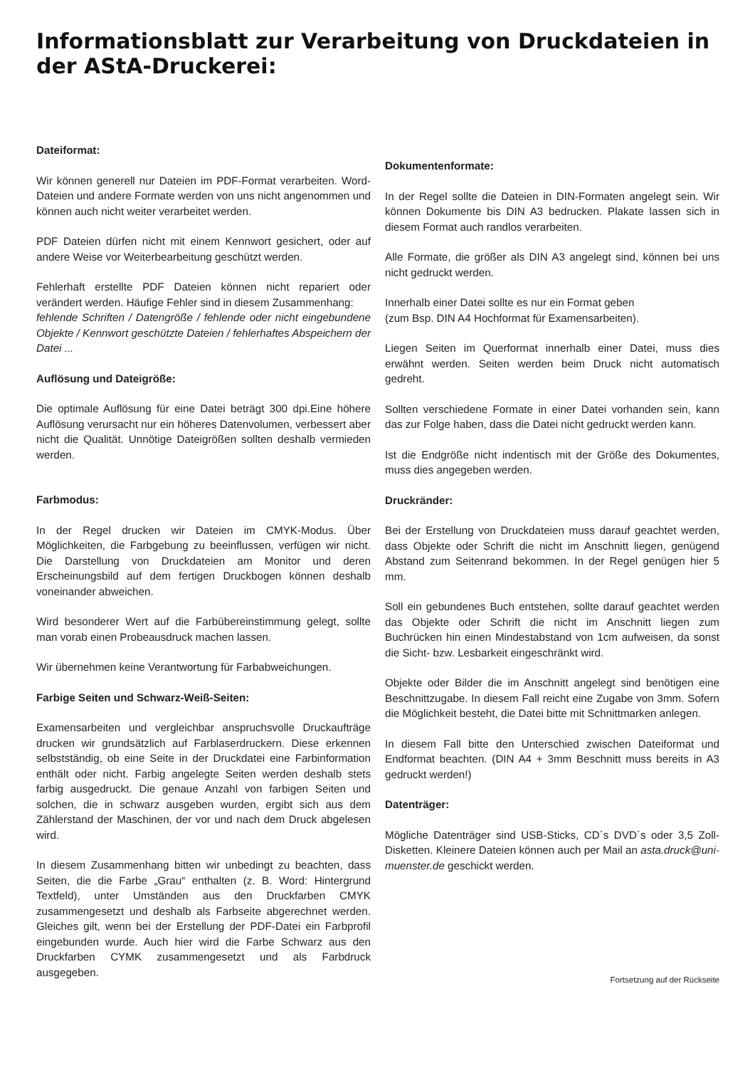Informationsblatt zur Verarbeitung von Druckdateien in der AStA-Druckerei:
Dateiformat:
Wir können generell nur Dateien im PDF-Format verarbeiten. Word-Dateien und andere Formate werden von uns nicht angenommen und können auch nicht weiter verarbeitet werden.
PDF Dateien dürfen nicht mit einem Kennwort gesichert, oder auf andere Weise vor Weiterbearbeitung geschützt werden.
Fehlerhaft erstellte PDF Dateien können nicht repariert oder verändert werden. Häufige Fehler sind in diesem Zusammenhang:
fehlende Schriften / Datengröße / fehlende oder nicht eingebundene Objekte / Kennwort geschützte Dateien / fehlerhaftes Abspeichern der Datei ...
Auflösung und Dateigröße:
Die optimale Auflösung für eine Datei beträgt 300 dpi.Eine höhere Auflösung verursacht nur ein höheres Datenvolumen, verbessert aber nicht die Qualität. Unnötige Dateigrößen sollten deshalb vermieden werden.
Farbmodus:
In der Regel drucken wir Dateien im CMYK-Modus. Über Möglichkeiten, die Farbgebung zu beeinflussen, verfügen wir nicht. Die Darstellung von Druckdateien am Monitor und deren Erscheinungsbild auf dem fertigen Druckbogen können deshalb voneinander abweichen.
Wird besonderer Wert auf die Farbübereinstimmung gelegt, sollte man vorab einen Probeausdruck machen lassen.
Wir übernehmen keine Verantwortung für Farbabweichungen.
Farbige Seiten und Schwarz-Weiß-Seiten:
Examensarbeiten und vergleichbar anspruchsvolle Druckaufträge drucken wir grundsätzlich auf Farblaserdruckern. Diese erkennen selbstständig, ob eine Seite in der Druckdatei eine Farbinformation enthält oder nicht. Farbig angelegte Seiten werden deshalb stets farbig ausgedruckt. Die genaue Anzahl von farbigen Seiten und solchen, die in schwarz ausgeben wurden, ergibt sich aus dem Zählerstand der Maschinen, der vor und nach dem Druck abgelesen wird.
In diesem Zusammenhang bitten wir unbedingt zu beachten, dass Seiten, die die Farbe „Grau“ enthalten (z. B. Word: Hintergrund Textfeld), unter Umständen aus den Druckfarben CMYK zusammengesetzt und deshalb als Farbseite abgerechnet werden. Gleiches gilt, wenn bei der Erstellung der PDF-Datei ein Farbprofil eingebunden wurde. Auch hier wird die Farbe Schwarz aus den Druckfarben CYMK zusammengesetzt und als Farbdruck ausgegeben.
Dokumentenformate:
In der Regel sollte die Dateien in DIN-Formaten angelegt sein. Wir können Dokumente bis DIN A3 bedrucken. Plakate lassen sich in diesem Format auch randlos verarbeiten.
Alle Formate, die größer als DIN A3 angelegt sind, können bei uns nicht gedruckt werden.
Innerhalb einer Datei sollte es nur ein Format geben
(zum Bsp. DIN A4 Hochformat für Examensarbeiten).
Liegen Seiten im Querformat innerhalb einer Datei, muss dies erwähnt werden. Seiten werden beim Druck nicht automatisch gedreht.
Sollten verschiedene Formate in einer Datei vorhanden sein, kann das zur Folge haben, dass die Datei nicht gedruckt werden kann.
Ist die Endgröße nicht indentisch mit der Größe des Dokumentes, muss dies angegeben werden.
Druckränder:
Bei der Erstellung von Druckdateien muss darauf geachtet werden, dass Objekte oder Schrift die nicht im Anschnitt liegen, genügend Abstand zum Seitenrand bekommen. In der Regel genügen hier 5 mm.
Soll ein gebundenes Buch entstehen, sollte darauf geachtet werden das Objekte oder Schrift die nicht im Anschnitt liegen zum Buchrücken hin einen Mindestabstand von 1cm aufweisen, da sonst die Sicht- bzw. Lesbarkeit eingeschränkt wird.
Objekte oder Bilder die im Anschnitt angelegt sind benötigen eine Beschnittzugabe. In diesem Fall reicht eine Zugabe von 3mm. Sofern die Möglichkeit besteht, die Datei bitte mit Schnittmarken anlegen.
In diesem Fall bitte den Unterschied zwischen Dateiformat und Endformat beachten. (DIN A4 + 3mm Beschnitt muss bereits in A3 gedruckt werden!)
Datenträger:
Mögliche Datenträger sind USB-Sticks, CD´s DVD´s oder 3,5 Zoll-Disketten. Kleinere Dateien können auch per Mail an asta.druck@uni-muenster.de geschickt werden.
Fortsetzung auf der Rückseite